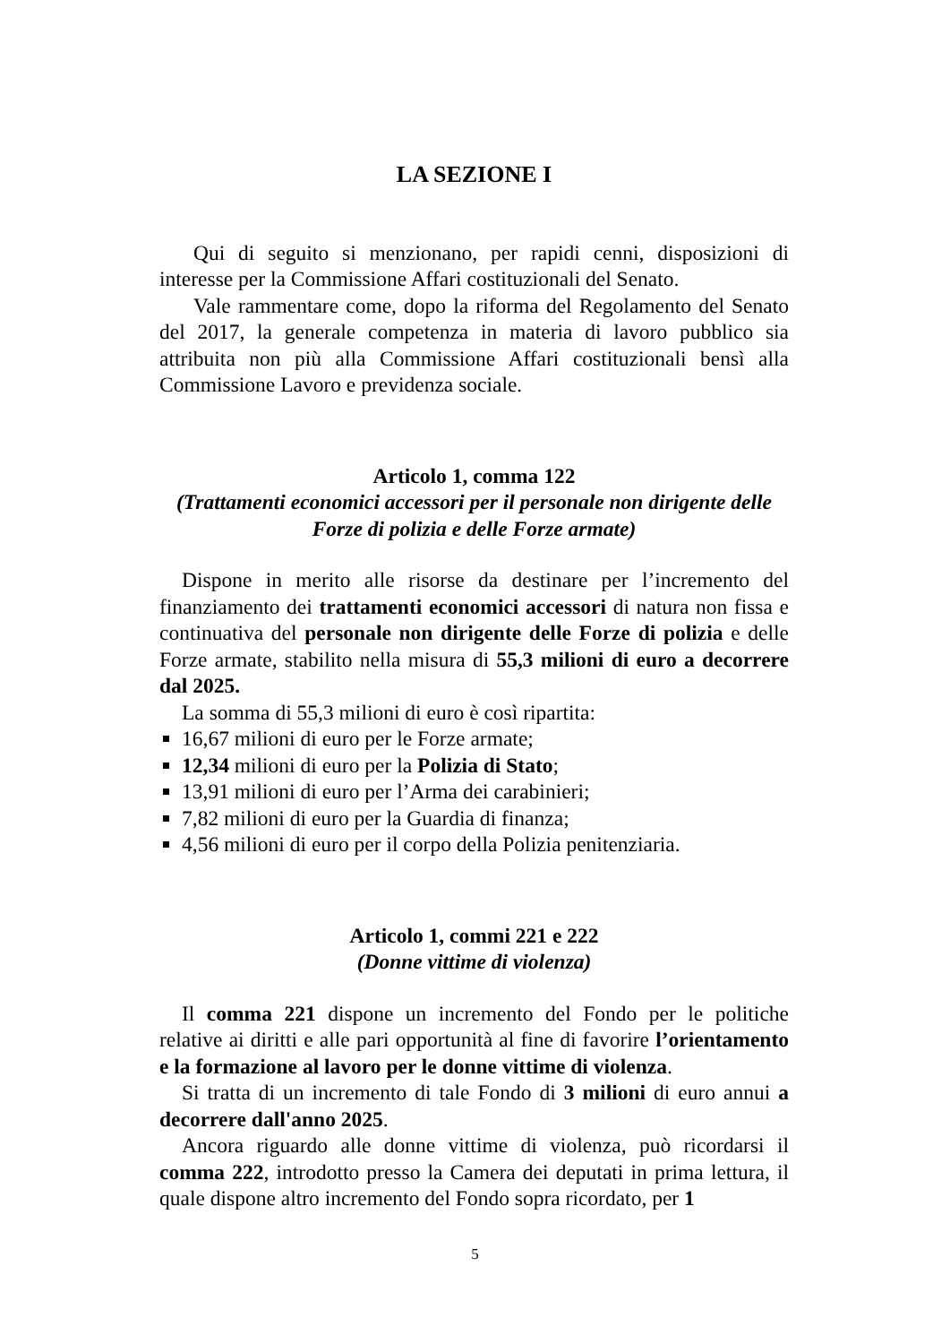LA SEZIONE I
Qui di seguito si menzionano, per rapidi cenni, disposizioni di interesse per la Commissione Affari costituzionali del Senato.
Vale rammentare come, dopo la riforma del Regolamento del Senato del 2017, la generale competenza in materia di lavoro pubblico sia attribuita non più alla Commissione Affari costituzionali bensì alla Commissione Lavoro e previdenza sociale.
Articolo 1, comma 122
(Trattamenti economici accessori per il personale non dirigente delle Forze di polizia e delle Forze armate)
Dispone in merito alle risorse da destinare per l’incremento del finanziamento dei trattamenti economici accessori di natura non fissa e continuativa del personale non dirigente delle Forze di polizia e delle Forze armate, stabilito nella misura di 55,3 milioni di euro a decorrere dal 2025.
La somma di 55,3 milioni di euro è così ripartita:
16,67 milioni di euro per le Forze armate;
12,34 milioni di euro per la Polizia di Stato;
13,91 milioni di euro per l’Arma dei carabinieri;
7,82 milioni di euro per la Guardia di finanza;
4,56 milioni di euro per il corpo della Polizia penitenziaria.
Articolo 1, commi 221 e 222
(Donne vittime di violenza)
Il comma 221 dispone un incremento del Fondo per le politiche relative ai diritti e alle pari opportunità al fine di favorire l’orientamento e la formazione al lavoro per le donne vittime di violenza.
Si tratta di un incremento di tale Fondo di 3 milioni di euro annui a decorrere dall'anno 2025.
Ancora riguardo alle donne vittime di violenza, può ricordarsi il comma 222, introdotto presso la Camera dei deputati in prima lettura, il quale dispone altro incremento del Fondo sopra ricordato, per 1
5